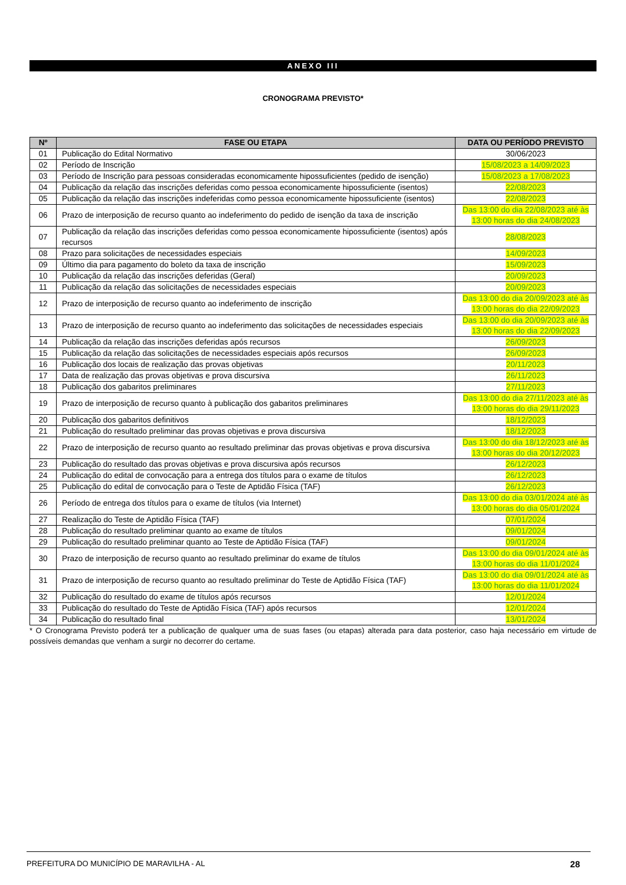ANEXO III
CRONOGRAMA PREVISTO*
| Nº | FASE OU ETAPA | DATA OU PERÍODO PREVISTO |
| --- | --- | --- |
| 01 | Publicação do Edital Normativo | 30/06/2023 |
| 02 | Período de Inscrição | 15/08/2023 a 14/09/2023 |
| 03 | Período de Inscrição para pessoas consideradas economicamente hipossuficientes (pedido de isenção) | 15/08/2023 a 17/08/2023 |
| 04 | Publicação da relação das inscrições deferidas como pessoa economicamente hipossuficiente (isentos) | 22/08/2023 |
| 05 | Publicação da relação das inscrições indeferidas como pessoa economicamente hipossuficiente (isentos) | 22/08/2023 |
| 06 | Prazo de interposição de recurso quanto ao indeferimento do pedido de isenção da taxa de inscrição | Das 13:00 do dia 22/08/2023 até às 13:00 horas do dia 24/08/2023 |
| 07 | Publicação da relação das inscrições deferidas como pessoa economicamente hipossuficiente (isentos) após recursos | 28/08/2023 |
| 08 | Prazo para solicitações de necessidades especiais | 14/09/2023 |
| 09 | Último dia para pagamento do boleto da taxa de inscrição | 15/09/2023 |
| 10 | Publicação da relação das inscrições deferidas (Geral) | 20/09/2023 |
| 11 | Publicação da relação das solicitações de necessidades especiais | 20/09/2023 |
| 12 | Prazo de interposição de recurso quanto ao indeferimento de inscrição | Das 13:00 do dia 20/09/2023 até às 13:00 horas do dia 22/09/2023 |
| 13 | Prazo de interposição de recurso quanto ao indeferimento das solicitações de necessidades especiais | Das 13:00 do dia 20/09/2023 até às 13:00 horas do dia 22/09/2023 |
| 14 | Publicação da relação das inscrições deferidas após recursos | 26/09/2023 |
| 15 | Publicação da relação das solicitações de necessidades especiais após recursos | 26/09/2023 |
| 16 | Publicação dos locais de realização das provas objetivas | 20/11/2023 |
| 17 | Data de realização das provas objetivas e prova discursiva | 26/11/2023 |
| 18 | Publicação dos gabaritos preliminares | 27/11/2023 |
| 19 | Prazo de interposição de recurso quanto à publicação dos gabaritos preliminares | Das 13:00 do dia 27/11/2023 até às 13:00 horas do dia 29/11/2023 |
| 20 | Publicação dos gabaritos definitivos | 18/12/2023 |
| 21 | Publicação do resultado preliminar das provas objetivas e prova discursiva | 18/12/2023 |
| 22 | Prazo de interposição de recurso quanto ao resultado preliminar das provas objetivas e prova discursiva | Das 13:00 do dia 18/12/2023 até às 13:00 horas do dia 20/12/2023 |
| 23 | Publicação do resultado das provas objetivas e prova discursiva após recursos | 26/12/2023 |
| 24 | Publicação do edital de convocação para a entrega dos títulos para o exame de títulos | 26/12/2023 |
| 25 | Publicação do edital de convocação para o Teste de Aptidão Física (TAF) | 26/12/2023 |
| 26 | Período de entrega dos títulos para o exame de títulos (via Internet) | Das 13:00 do dia 03/01/2024 até às 13:00 horas do dia 05/01/2024 |
| 27 | Realização do Teste de Aptidão Física (TAF) | 07/01/2024 |
| 28 | Publicação do resultado preliminar quanto ao exame de títulos | 09/01/2024 |
| 29 | Publicação do resultado preliminar quanto ao Teste de Aptidão Física (TAF) | 09/01/2024 |
| 30 | Prazo de interposição de recurso quanto ao resultado preliminar do exame de títulos | Das 13:00 do dia 09/01/2024 até às 13:00 horas do dia 11/01/2024 |
| 31 | Prazo de interposição de recurso quanto ao resultado preliminar do Teste de Aptidão Física (TAF) | Das 13:00 do dia 09/01/2024 até às 13:00 horas do dia 11/01/2024 |
| 32 | Publicação do resultado do exame de títulos após recursos | 12/01/2024 |
| 33 | Publicação do resultado do Teste de Aptidão Física (TAF) após recursos | 12/01/2024 |
| 34 | Publicação do resultado final | 13/01/2024 |
* O Cronograma Previsto poderá ter a publicação de qualquer uma de suas fases (ou etapas) alterada para data posterior, caso haja necessário em virtude de possíveis demandas que venham a surgir no decorrer do certame.
PREFEITURA DO MUNICÍPIO DE MARAVILHA - AL 28